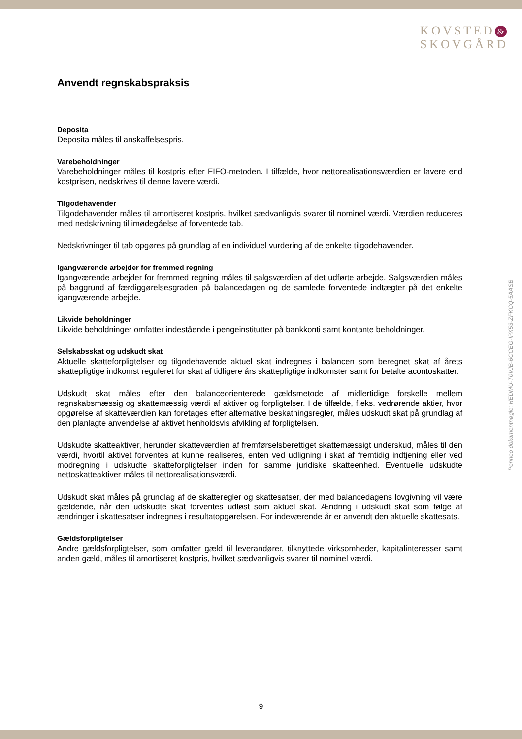KOVSTED &
SKOVGÅRD
Anvendt regnskabspraksis
Deposita
Deposita måles til anskaffelsespris.
Varebeholdninger
Varebeholdninger måles til kostpris efter FIFO-metoden. I tilfælde, hvor nettorealisationsværdien er lavere end kostprisen, nedskrives til denne lavere værdi.
Tilgodehavender
Tilgodehavender måles til amortiseret kostpris, hvilket sædvanligvis svarer til nominel værdi. Værdien reduceres med nedskrivning til imødegåelse af forventede tab.
Nedskrivninger til tab opgøres på grundlag af en individuel vurdering af de enkelte tilgodehavender.
Igangværende arbejder for fremmed regning
Igangværende arbejder for fremmed regning måles til salgsværdien af det udførte arbejde. Salgsværdien måles på baggrund af færdiggørelsesgraden på balancedagen og de samlede forventede indtægter på det enkelte igangværende arbejde.
Likvide beholdninger
Likvide beholdninger omfatter indestående i pengeinstitutter på bankkonti samt kontante beholdninger.
Selskabsskat og udskudt skat
Aktuelle skatteforpligtelser og tilgodehavende aktuel skat indregnes i balancen som beregnet skat af årets skattepligtige indkomst reguleret for skat af tidligere års skattepligtige indkomster samt for betalte acontoskatter.
Udskudt skat måles efter den balanceorienterede gældsmetode af midlertidige forskelle mellem regnskabsmæssig og skattemæssig værdi af aktiver og forpligtelser. I de tilfælde, f.eks. vedrørende aktier, hvor opgørelse af skatteværdien kan foretages efter alternative beskatningsregler, måles udskudt skat på grundlag af den planlagte anvendelse af aktivet henholdsvis afvikling af forpligtelsen.
Udskudte skatteaktiver, herunder skatteværdien af fremførselsberettiget skattemæssigt underskud, måles til den værdi, hvortil aktivet forventes at kunne realiseres, enten ved udligning i skat af fremtidig indtjening eller ved modregning i udskudte skatteforpligtelser inden for samme juridiske skatteenhed. Eventuelle udskudte nettoskatteaktiver måles til nettorealisationsværdi.
Udskudt skat måles på grundlag af de skatteregler og skattesatser, der med balancedagens lovgivning vil være gældende, når den udskudte skat forventes udløst som aktuel skat. Ændring i udskudt skat som følge af ændringer i skattesatser indregnes i resultatopgørelsen. For indeværende år er anvendt den aktuelle skattesats.
Gældsforpligtelser
Andre gældsforpligtelser, som omfatter gæld til leverandører, tilknyttede virksomheder, kapitalinteresser samt anden gæld, måles til amortiseret kostpris, hvilket sædvanligvis svarer til nominel værdi.
Penneo dokumentnøgle: HEDMU-T0VJB-6CCEG-IPX53-ZFKCQ-5AASB
9